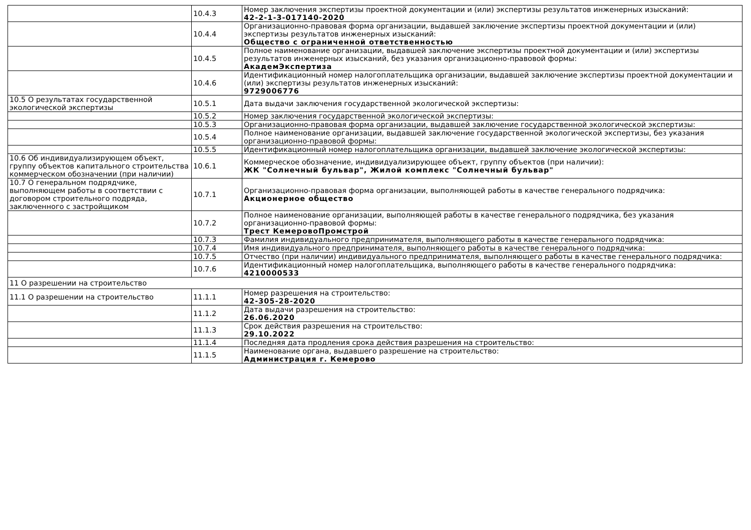| | 10.4.3 | Номер заключения экспертизы проектной документации и (или) экспертизы результатов инженерных изысканий: 42-2-1-3-017140-2020 |
| | 10.4.4 | Организационно-правовая форма организации, выдавшей заключение экспертизы проектной документации и (или) экспертизы результатов инженерных изысканий: Общество с ограниченной ответственностью |
| | 10.4.5 | Полное наименование организации, выдавшей заключение экспертизы проектной документации и (или) экспертизы результатов инженерных изысканий, без указания организационно-правовой формы: АкадемЭкспертиза |
| | 10.4.6 | Идентификационный номер налогоплательщика организации, выдавшей заключение экспертизы проектной документации и (или) экспертизы результатов инженерных изысканий: 9729006776 |
| 10.5 О результатах государственной экологической экспертизы | 10.5.1 | Дата выдачи заключения государственной экологической экспертизы: |
| | 10.5.2 | Номер заключения государственной экологической экспертизы: |
| | 10.5.3 | Организационно-правовая форма организации, выдавшей заключение государственной экологической экспертизы: |
| | 10.5.4 | Полное наименование организации, выдавшей заключение государственной экологической экспертизы, без указания организационно-правовой формы: |
| | 10.5.5 | Идентификационный номер налогоплательщика организации, выдавшей заключение экологической экспертизы: |
| 10.6 Об индивидуализирующем объект, группу объектов капитального строительства коммерческом обозначении (при наличии) | 10.6.1 | Коммерческое обозначение, индивидуализирующее объект, группу объектов (при наличии): ЖК "Солнечный бульвар", Жилой комплекс "Солнечный бульвар" |
| 10.7 О генеральном подрядчике, выполняющем работы в соответствии с договором строительного подряда, заключенного с застройщиком | 10.7.1 | Организационно-правовая форма организации, выполняющей работы в качестве генерального подрядчика: Акционерное общество |
| | 10.7.2 | Полное наименование организации, выполняющей работы в качестве генерального подрядчика, без указания организационно-правовой формы: Трест КемеровоПромстрой |
| | 10.7.3 | Фамилия индивидуального предпринимателя, выполняющего работы в качестве генерального подрядчика: |
| | 10.7.4 | Имя индивидуального предпринимателя, выполняющего работы в качестве генерального подрядчика: |
| | 10.7.5 | Отчество (при наличии) индивидуального предпринимателя, выполняющего работы в качестве генерального подрядчика: |
| | 10.7.6 | Идентификационный номер налогоплательщика, выполняющего работы в качестве генерального подрядчика: 4210000533 |
| 11 О разрешении на строительство | | |
| 11.1 О разрешении на строительство | 11.1.1 | Номер разрешения на строительство: 42-305-28-2020 |
| | 11.1.2 | Дата выдачи разрешения на строительство: 26.06.2020 |
| | 11.1.3 | Срок действия разрешения на строительство: 29.10.2022 |
| | 11.1.4 | Последняя дата продления срока действия разрешения на строительство: |
| | 11.1.5 | Наименование органа, выдавшего разрешение на строительство: Администрация г. Кемерово |